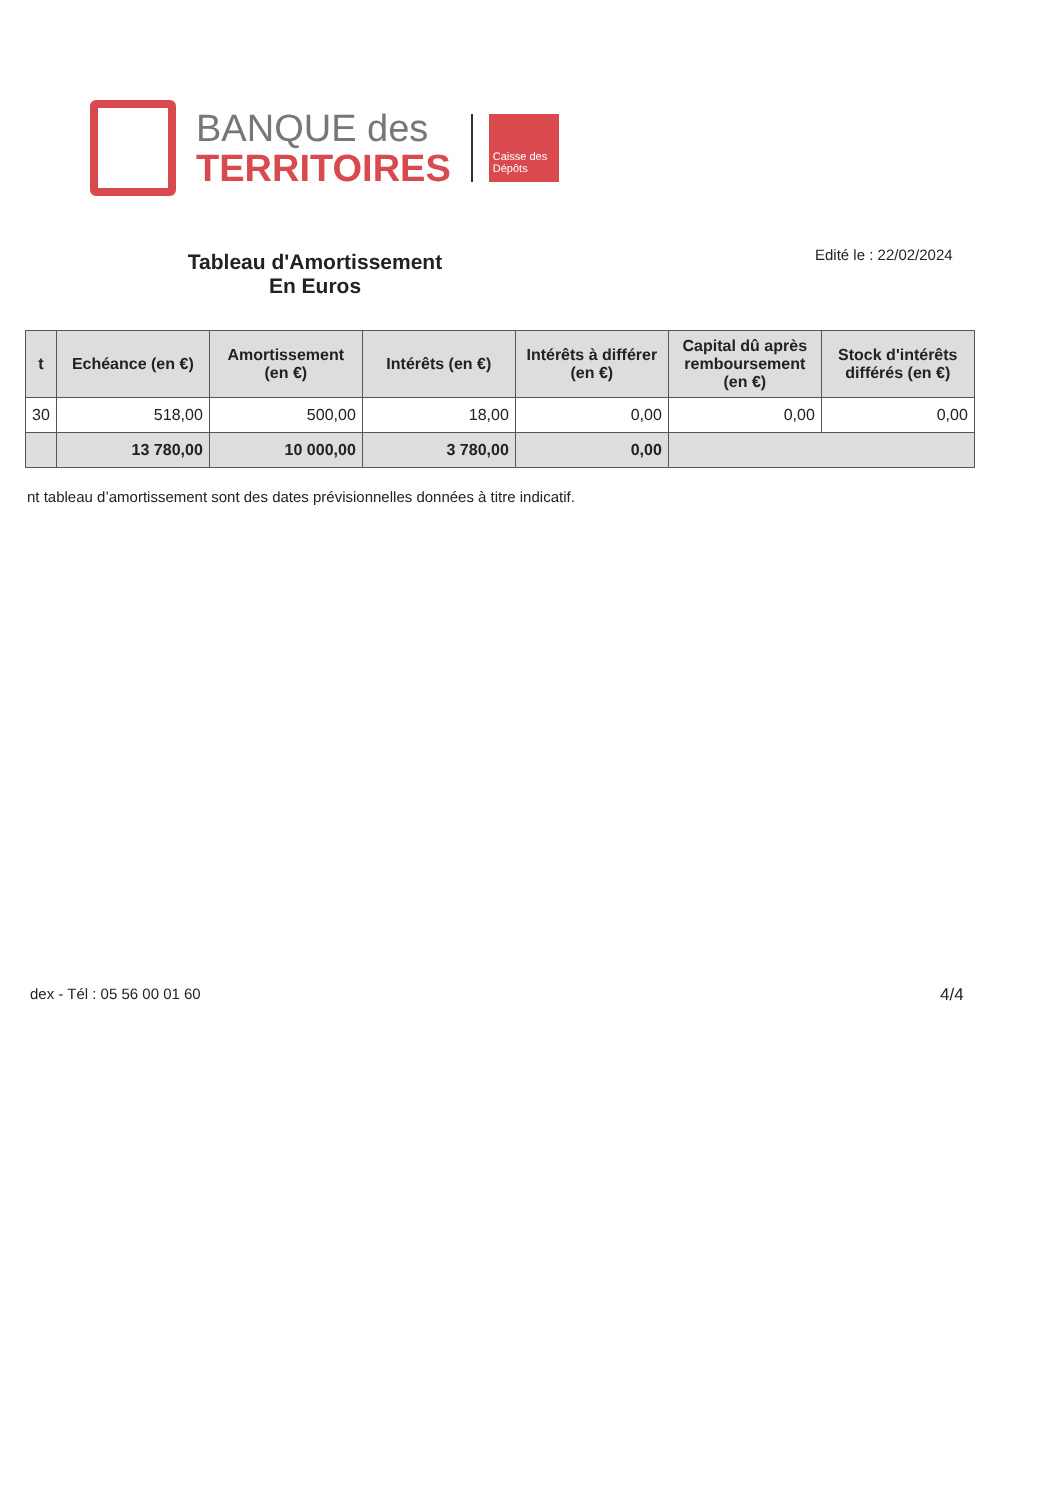BANQUE des
TERRITOIRES
Caisse des Dépôts
Tableau d'Amortissement
En Euros
Edité le : 22/02/2024
| t | Echéance (en €) | Amortissement (en €) | Intérêts (en €) | Intérêts à différer (en €) | Capital dû après remboursement (en €) | Stock d'intérêts différés (en €) |
| --- | --- | --- | --- | --- | --- | --- |
| 30 | 518,00 | 500,00 | 18,00 | 0,00 | 0,00 | 0,00 |
| | 13 780,00 | 10 000,00 | 3 780,00 | 0,00 | | |
nt tableau d’amortissement sont des dates prévisionnelles données à titre indicatif.
dex - Tél : 05 56 00 01 60 4/4